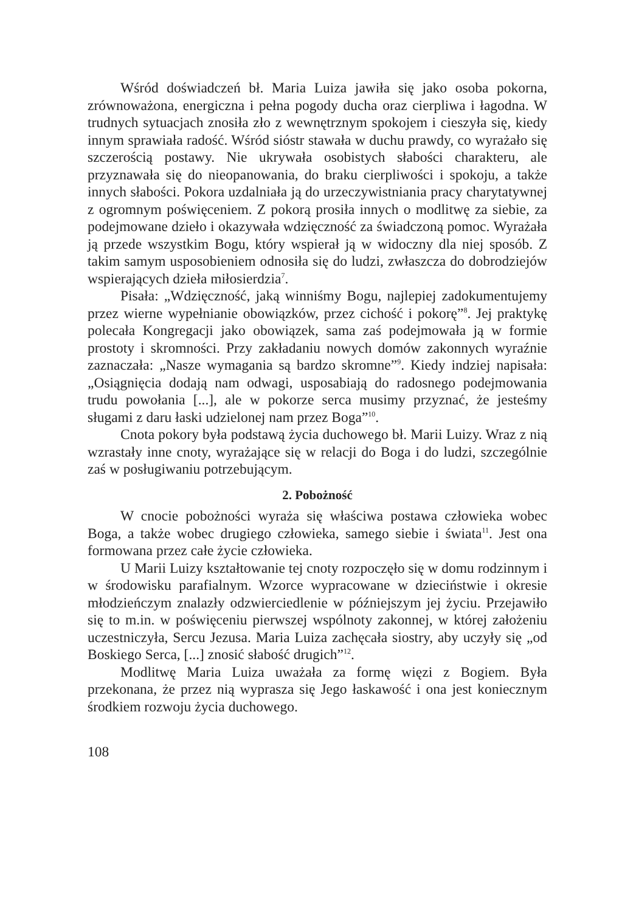Wśród doświadczeń bł. Maria Luiza jawiła się jako osoba pokorna, zrównoważona, energiczna i pełna pogody ducha oraz cierpliwa i łagodna. W trudnych sytuacjach znosiła zło z wewnętrznym spokojem i cieszyła się, kiedy innym sprawiała radość. Wśród sióstr stawała w duchu prawdy, co wyrażało się szczerością postawy. Nie ukrywała osobistych słabości charakteru, ale przyznawała się do nieopanowania, do braku cierpliwości i spokoju, a także innych słabości. Pokora uzdalniała ją do urzeczywistniania pracy charytatywnej z ogromnym poświęceniem. Z pokorą prosiła innych o modlitwę za siebie, za podejmowane dzieło i okazywała wdzięczność za świadczoną pomoc. Wyrażała ją przede wszystkim Bogu, który wspierał ją w widoczny dla niej sposób. Z takim samym usposobieniem odnosiła się do ludzi, zwłaszcza do dobrodziejów wspierających dzieła miłosierdzia<sup>7</sup>.
Pisała: „Wdzięczność, jaką winniśmy Bogu, najlepiej zadokumentujemy przez wierne wypełnianie obowiązków, przez cichość i pokorę”<sup>8</sup>. Jej praktykę polecała Kongregacji jako obowiązek, sama zaś podejmowała ją w formie prostoty i skromności. Przy zakładaniu nowych domów zakonnych wyraźnie zaznaczała: „Nasze wymagania są bardzo skromne”<sup>9</sup>. Kiedy indziej napisała: „Osiągnięcia dodają nam odwagi, usposabiają do radosnego podejmowania trudu powołania [...], ale w pokorze serca musimy przyznać, że jesteśmy sługami z daru łaski udzielonej nam przez Boga”<sup>10</sup>.
Cnota pokory była podstawą życia duchowego bł. Marii Luizy. Wraz z nią wzrastały inne cnoty, wyrażające się w relacji do Boga i do ludzi, szczególnie zaś w posługiwaniu potrzebującym.
2. Pobożność
W cnocie pobożności wyraża się właściwa postawa człowieka wobec Boga, a także wobec drugiego człowieka, samego siebie i świata<sup>11</sup>. Jest ona formowana przez całe życie człowieka.
U Marii Luizy kształtowanie tej cnoty rozpoczęło się w domu rodzinnym i w środowisku parafialnym. Wzorce wypracowane w dzieciństwie i okresie młodzieńczym znalazły odzwierciedlenie w późniejszym jej życiu. Przejawiło się to m.in. w poświęceniu pierwszej wspólnoty zakonnej, w której założeniu uczestniczyła, Sercu Jezusa. Maria Luiza zachęcała siostry, aby uczyły się „od Boskiego Serca, [...] znosić słabość drugich”<sup>12</sup>.
Modlitwę Maria Luiza uważała za formę więzi z Bogiem. Była przekonana, że przez nią wyprasza się Jego łaskawość i ona jest koniecznym środkiem rozwoju życia duchowego.
108